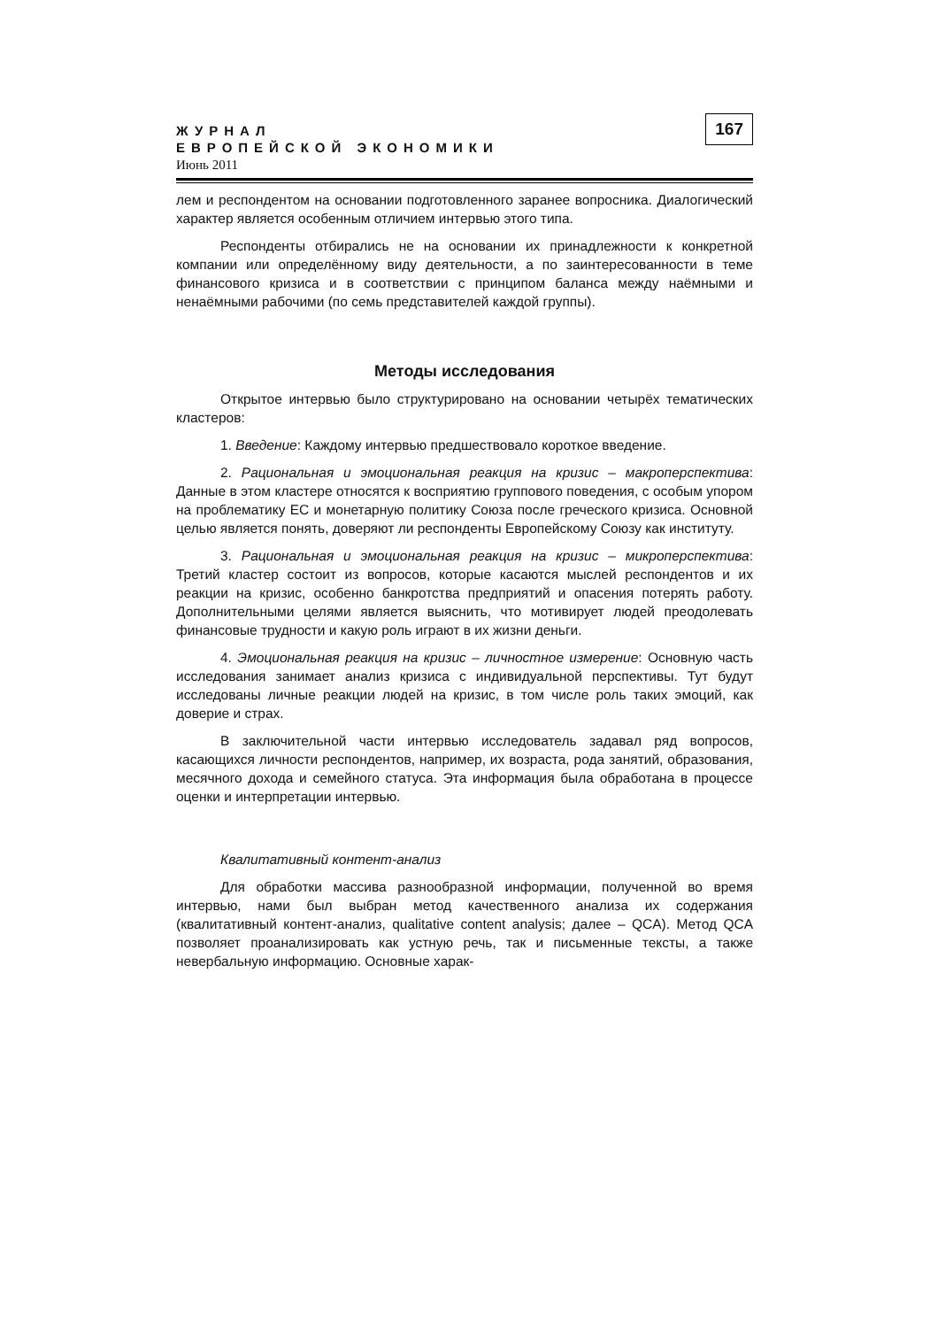167
ЖУРНАЛ
ЕВРОПЕЙСКОЙ ЭКОНОМИКИ
Июнь 2011
лем и респондентом на основании подготовленного заранее вопросника. Диалогический характер является особенным отличием интервью этого типа.
Респонденты отбирались не на основании их принадлежности к конкретной компании или определённому виду деятельности, а по заинтересованности в теме финансового кризиса и в соответствии с принципом баланса между наёмными и ненаёмными рабочими (по семь представителей каждой группы).
Методы исследования
Открытое интервью было структурировано на основании четырёх тематических кластеров:
1. Введение: Каждому интервью предшествовало короткое введение.
2. Рациональная и эмоциональная реакция на кризис – макроперспектива: Данные в этом кластере относятся к восприятию группового поведения, с особым упором на проблематику ЕС и монетарную политику Союза после греческого кризиса. Основной целью является понять, доверяют ли респонденты Европейскому Союзу как институту.
3. Рациональная и эмоциональная реакция на кризис – микроперспектива: Третий кластер состоит из вопросов, которые касаются мыслей респондентов и их реакции на кризис, особенно банкротства предприятий и опасения потерять работу. Дополнительными целями является выяснить, что мотивирует людей преодолевать финансовые трудности и какую роль играют в их жизни деньги.
4. Эмоциональная реакция на кризис – личностное измерение: Основную часть исследования занимает анализ кризиса с индивидуальной перспективы. Тут будут исследованы личные реакции людей на кризис, в том числе роль таких эмоций, как доверие и страх.
В заключительной части интервью исследователь задавал ряд вопросов, касающихся личности респондентов, например, их возраста, рода занятий, образования, месячного дохода и семейного статуса. Эта информация была обработана в процессе оценки и интерпретации интервью.
Квалитативный контент-анализ
Для обработки массива разнообразной информации, полученной во время интервью, нами был выбран метод качественного анализа их содержания (квалитативный контент-анализ, qualitative content analysis; далее – QCA). Метод QCA позволяет проанализировать как устную речь, так и письменные тексты, а также невербальную информацию. Основные харак-